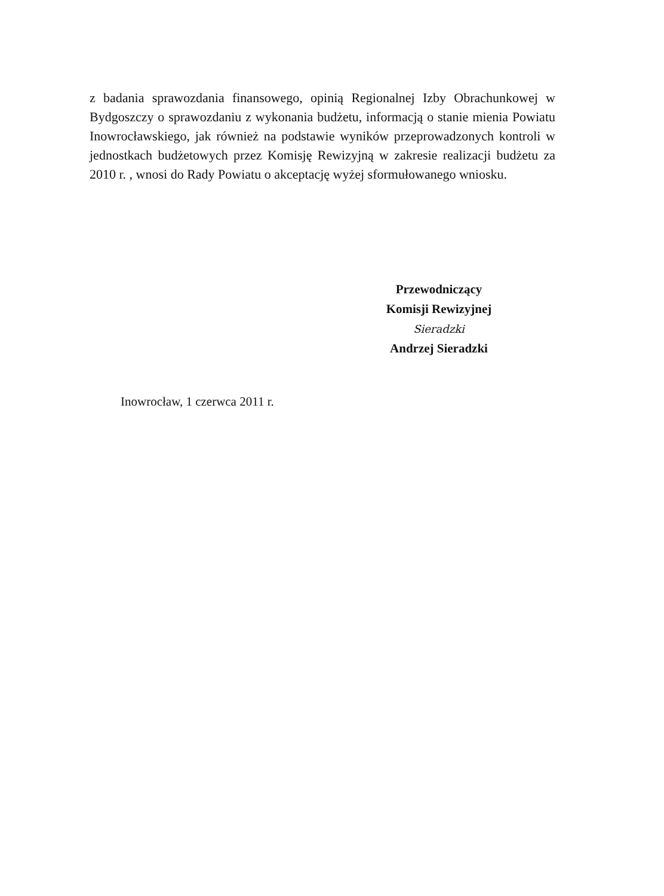z badania sprawozdania finansowego, opinią Regionalnej Izby Obrachunkowej w Bydgoszczy o sprawozdaniu z wykonania budżetu, informacją o stanie mienia Powiatu Inowrocławskiego, jak również na podstawie wyników przeprowadzonych kontroli w jednostkach budżetowych przez Komisję Rewizyjną w zakresie realizacji budżetu za 2010 r. , wnosi do Rady Powiatu o akceptację wyżej sformułowanego wniosku.
Przewodniczący
Komisji Rewizyjnej
Sieradzki
Andrzej Sieradzki
Inowrocław, 1 czerwca 2011 r.